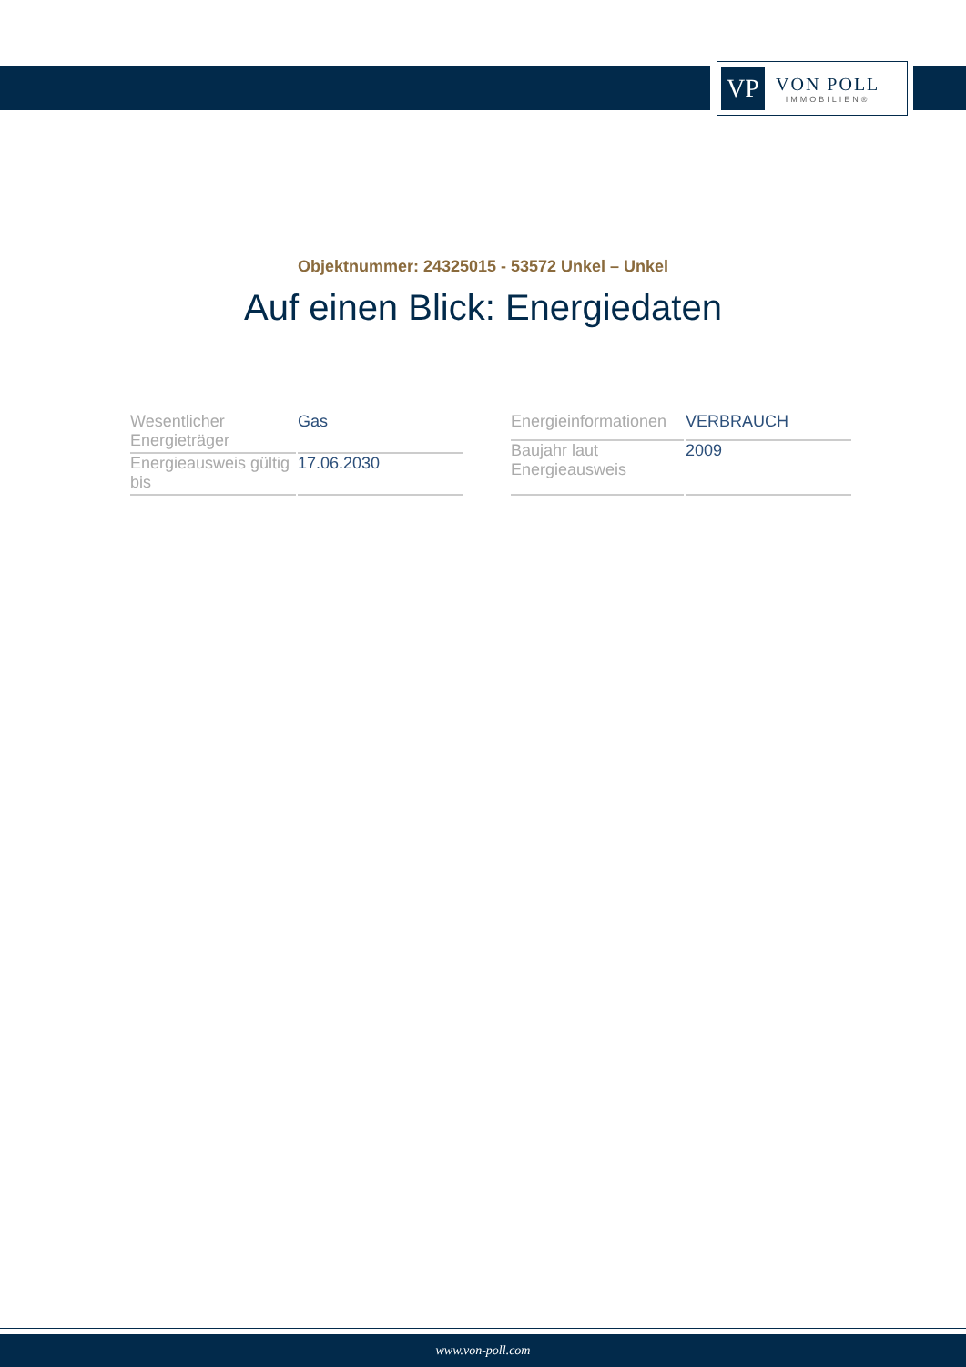VP
VON POLL
IMMOBILIEN®
Objektnummer: 24325015 - 53572 Unkel – Unkel
Auf einen Blick: Energiedaten
| Wesentlicher Energieträger | Gas |
| Energieausweis gültig bis | 17.06.2030 |
| Energieinformationen | VERBRAUCH |
| Baujahr laut Energieausweis | 2009 |
www.von-poll.com